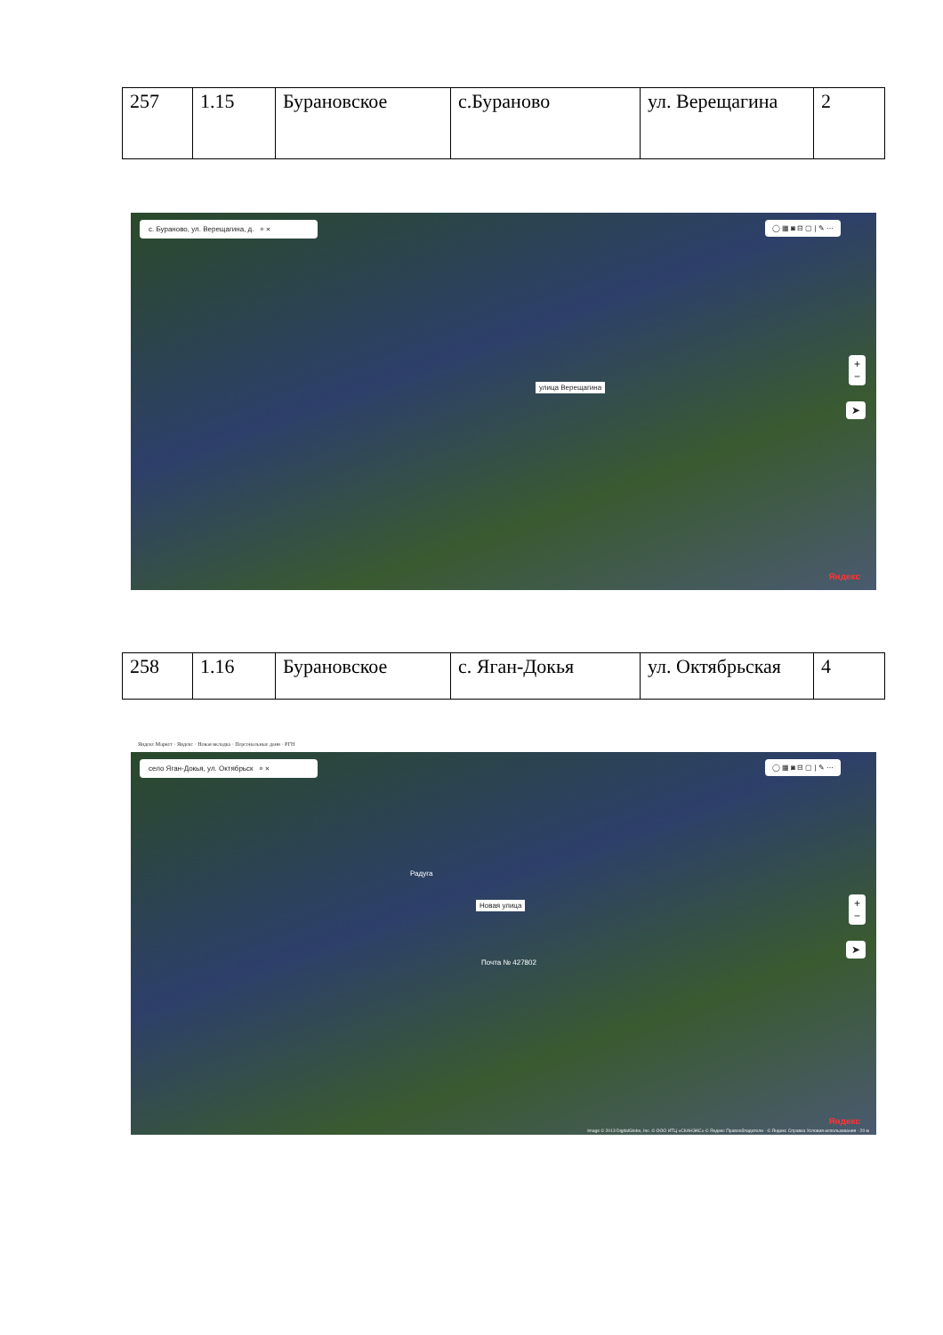| 257 | 1.15 | Бурановское | с.Бураново | ул. Верещагина | 2 |
с. Бураново, ул. Верещагина, д. ⌕ ✕ ◯ ▦ ◙ ⊟ ▢ | ✎ ⋯
улица Верещагина
+
−
➤
Яндекс
| 258 | 1.16 | Бурановское | с. Яган-Докья | ул. Октябрьская | 4 |
Яндекс Маркет · Яндекс · Новая вкладка · Персональные данн · РГН
село Яган-Докья, ул. Октябрьск ⌕ ✕ ◯ ▦ ◙ ⊟ ▢ | ✎ ⋯
Новая улица
Радуга
Почта № 427802
+
−
➤
Яндекс
Image © 2013 DigitalGlobe, Inc. © ООО ИТЦ «СКАНЭКС» © Яндекс Правообладатели · © Яндекс Справка Условия использования · 20 м